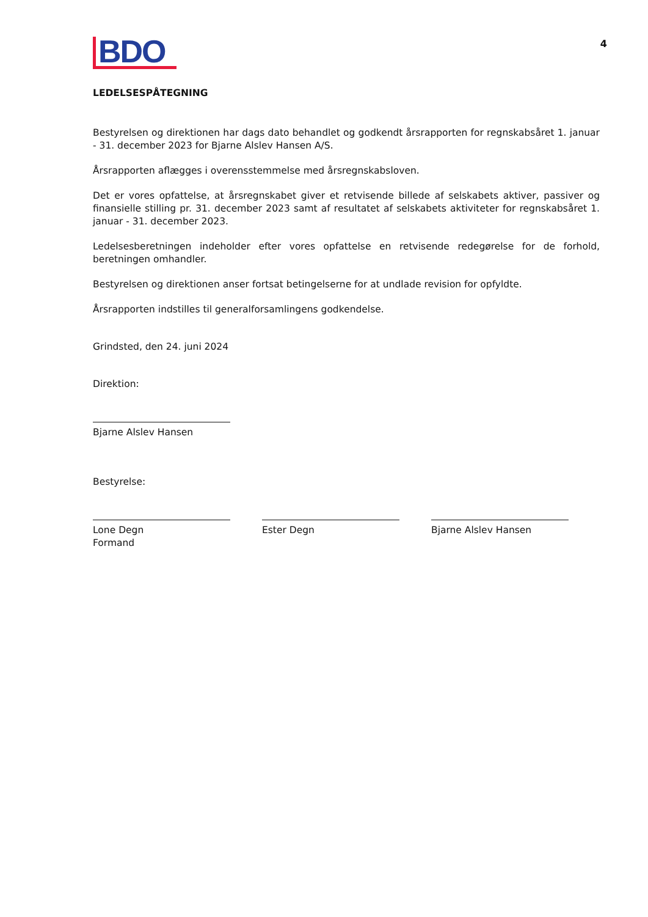BDO
4
LEDELSESPÅTEGNING
Bestyrelsen og direktionen har dags dato behandlet og godkendt årsrapporten for regnskabsåret 1. januar - 31. december 2023 for Bjarne Alslev Hansen A/S.
Årsrapporten aflægges i overensstemmelse med årsregnskabsloven.
Det er vores opfattelse, at årsregnskabet giver et retvisende billede af selskabets aktiver, passiver og finansielle stilling pr. 31. december 2023 samt af resultatet af selskabets aktiviteter for regnskabsåret 1. januar - 31. december 2023.
Ledelsesberetningen indeholder efter vores opfattelse en retvisende redegørelse for de forhold, beretningen omhandler.
Bestyrelsen og direktionen anser fortsat betingelserne for at undlade revision for opfyldte.
Årsrapporten indstilles til generalforsamlingens godkendelse.
Grindsted, den 24. juni 2024
Direktion:
Bjarne Alslev Hansen
Bestyrelse:
Lone Degn
Formand
Ester Degn Bjarne Alslev Hansen